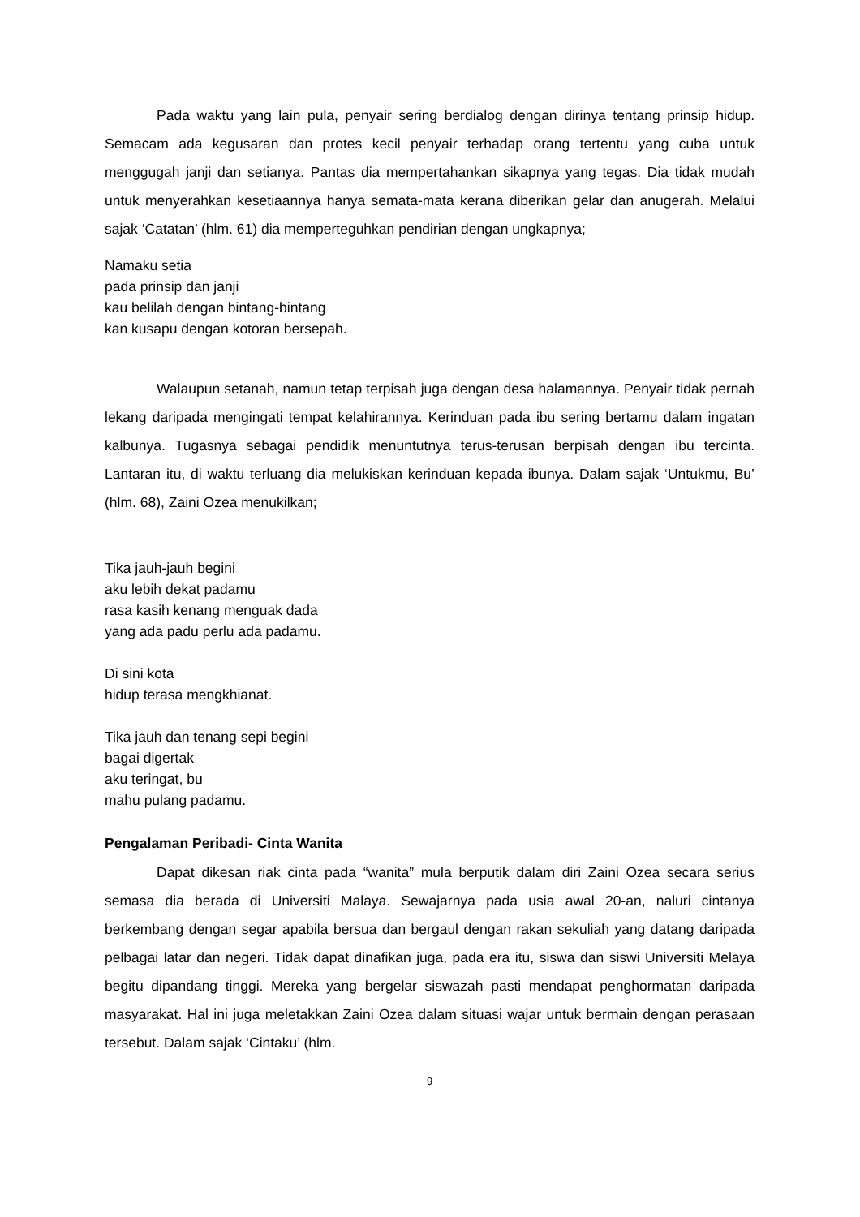Pada waktu yang lain pula, penyair sering berdialog dengan dirinya tentang prinsip hidup. Semacam ada kegusaran dan protes kecil penyair terhadap orang tertentu yang cuba untuk menggugah janji dan setianya. Pantas dia mempertahankan sikapnya yang tegas. Dia tidak mudah untuk menyerahkan kesetiaannya hanya semata-mata kerana diberikan gelar dan anugerah. Melalui sajak ‘Catatan’ (hlm. 61) dia memperteguhkan pendirian dengan ungkapnya;
Namaku setia
pada prinsip dan janji
kau belilah dengan bintang-bintang
kan kusapu dengan kotoran bersepah.
Walaupun setanah, namun tetap terpisah juga dengan desa halamannya. Penyair tidak pernah lekang daripada mengingati tempat kelahirannya. Kerinduan pada ibu sering bertamu dalam ingatan kalbunya. Tugasnya sebagai pendidik menuntutnya terus-terusan berpisah dengan ibu tercinta. Lantaran itu, di waktu terluang dia melukiskan kerinduan kepada ibunya. Dalam sajak ‘Untukmu, Bu’ (hlm. 68), Zaini Ozea menukilkan;
Tika jauh-jauh begini
aku lebih dekat padamu
rasa kasih kenang menguak dada
yang ada padu perlu ada padamu.
Di sini kota
hidup terasa mengkhianat.
Tika jauh dan tenang sepi begini
bagai digertak
aku teringat, bu
mahu pulang padamu.
Pengalaman Peribadi- Cinta Wanita
Dapat dikesan riak cinta pada “wanita” mula berputik dalam diri Zaini Ozea secara serius semasa dia berada di Universiti Malaya. Sewajarnya pada usia awal 20-an, naluri cintanya berkembang dengan segar apabila bersua dan bergaul dengan rakan sekuliah yang datang daripada pelbagai latar dan negeri. Tidak dapat dinafikan juga, pada era itu, siswa dan siswi Universiti Melaya begitu dipandang tinggi. Mereka yang bergelar siswazah pasti mendapat penghormatan daripada masyarakat. Hal ini juga meletakkan Zaini Ozea dalam situasi wajar untuk bermain dengan perasaan tersebut. Dalam sajak ‘Cintaku’ (hlm.
9